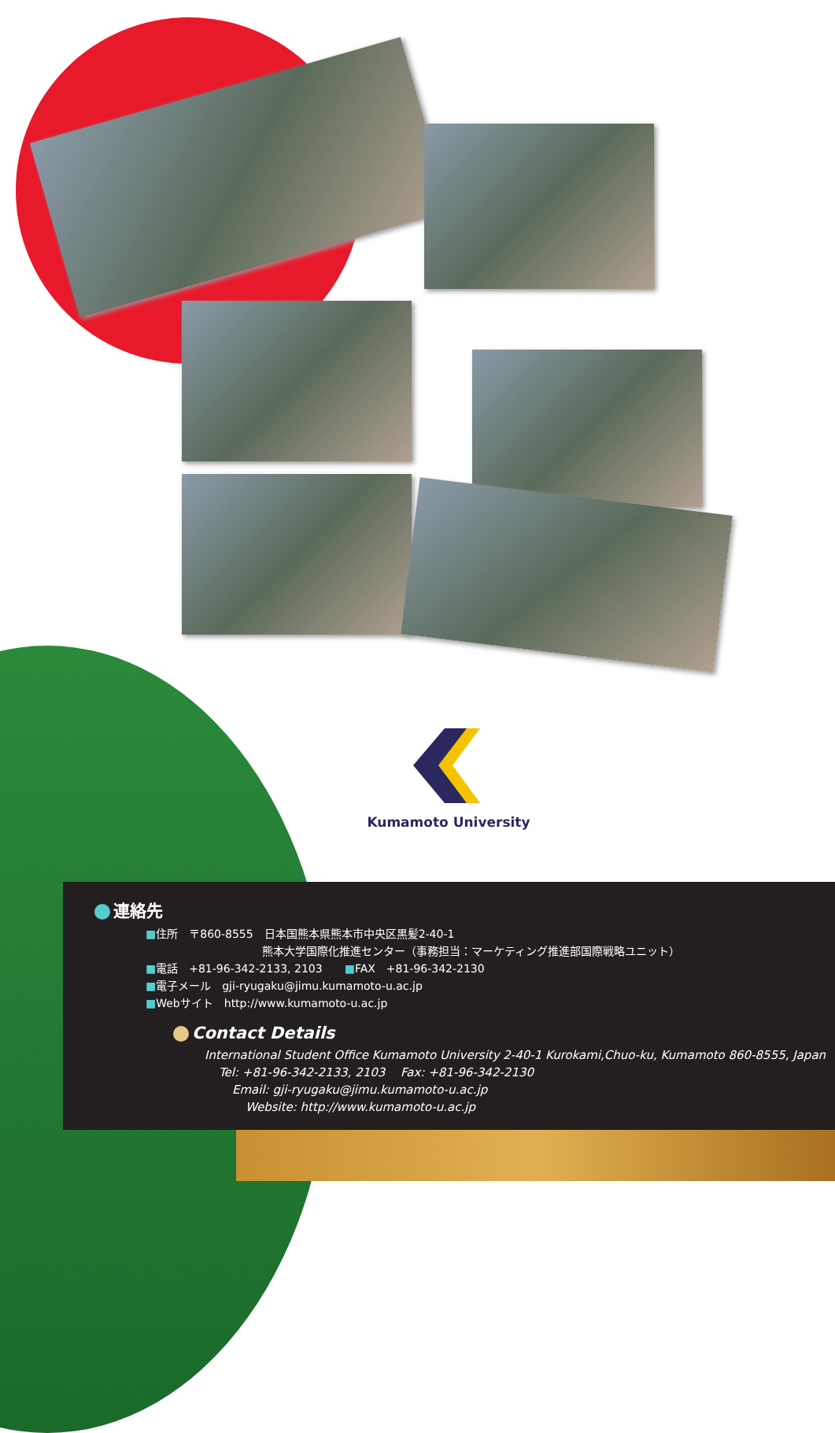Kumamoto University
連絡先
■住所　〒860-8555　日本国熊本県熊本市中央区黒髪2-40-1
熊本大学国際化推進センター（事務担当：マーケティング推進部国際戦略ユニット）
■電話　+81-96-342-2133, 2103　　■FAX　+81-96-342-2130
■電子メール　gji-ryugaku@jimu.kumamoto-u.ac.jp
■Webサイト　http://www.kumamoto-u.ac.jp
Contact Details
International Student Office Kumamoto University 2-40-1 Kurokami,Chuo-ku, Kumamoto 860-8555, Japan
Tel: +81-96-342-2133, 2103　 Fax: +81-96-342-2130
Email: gji-ryugaku@jimu.kumamoto-u.ac.jp
Website: http://www.kumamoto-u.ac.jp